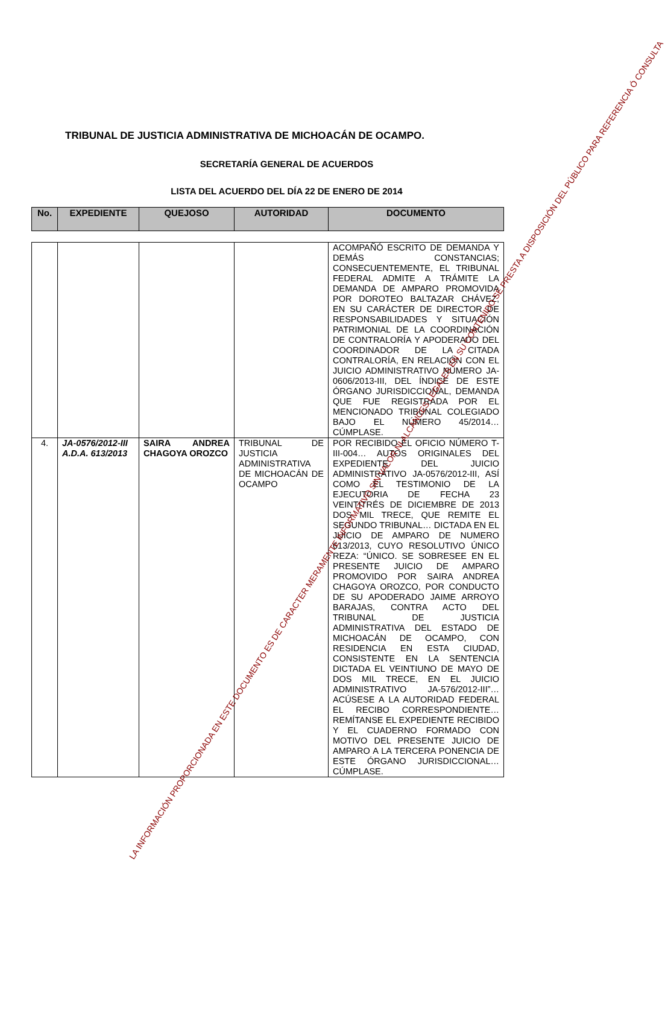TRIBUNAL DE JUSTICIA ADMINISTRATIVA DE MICHOACÁN DE OCAMPO.
SECRETARÍA GENERAL DE ACUERDOS
LISTA DEL ACUERDO DEL DÍA 22 DE ENERO DE 2014
| No. | EXPEDIENTE | QUEJOSO | AUTORIDAD | DOCUMENTO |
| --- | --- | --- | --- | --- |
| | | | | ACOMPAÑÓ ESCRITO DE DEMANDA Y DEMÁS CONSTANCIAS; CONSECUENTEMENTE, EL TRIBUNAL FEDERAL ADMITE A TRÁMITE LA DEMANDA DE AMPARO PROMOVIDA POR DOROTEO BALTAZAR CHÁVEZ, EN SU CARÁCTER DE DIRECTOR DE RESPONSABILIDADES Y SITUACIÓN PATRIMONIAL DE LA COORDINACIÓN DE CONTRALORÍA Y APODERADO DEL COORDINADOR DE LA CITADA CONTRALORÍA, EN RELACIÓN CON EL JUICIO ADMINISTRATIVO NÚMERO JA-0606/2013-III, DEL ÍNDICE DE ESTE ÓRGANO JURISDICCIONAL, DEMANDA QUE FUE REGISTRADA POR EL MENCIONADO TRIBUNAL COLEGIADO BAJO EL NÚMERO 45/2014… CÚMPLASE. |
| 4. | JA-0576/2012-III A.D.A. 613/2013 | SAIRA ANDREA CHAGOYA OROZCO | TRIBUNAL DE JUSTICIA ADMINISTRATIVA DE MICHOACÁN DE OCAMPO | POR RECIBIDO EL OFICIO NÚMERO T-III-004… AUTOS ORIGINALES DEL EXPEDIENTE DEL JUICIO ADMINISTRATIVO JA-0576/2012-III, ASÍ COMO EL TESTIMONIO DE LA EJECUTORIA DE FECHA 23 VEINTITRÉS DE DICIEMBRE DE 2013 DOS MIL TRECE, QUE REMITE EL SEGUNDO TRIBUNAL… DICTADA EN EL JUICIO DE AMPARO DE NUMERO 613/2013, CUYO RESOLUTIVO ÚNICO REZA: “ÚNICO. SE SOBRESEE EN EL PRESENTE JUICIO DE AMPARO PROMOVIDO POR SAIRA ANDREA CHAGOYA OROZCO, POR CONDUCTO DE SU APODERADO JAIME ARROYO BARAJAS, CONTRA ACTO DEL TRIBUNAL DE JUSTICIA ADMINISTRATIVA DEL ESTADO DE MICHOACÁN DE OCAMPO, CON RESIDENCIA EN ESTA CIUDAD, CONSISTENTE EN LA SENTENCIA DICTADA EL VEINTIUNO DE MAYO DE DOS MIL TRECE, EN EL JUICIO ADMINISTRATIVO JA-576/2012-III”… ACÚSESE A LA AUTORIDAD FEDERAL EL RECIBO CORRESPONDIENTE… REMÍTANSE EL EXPEDIENTE RECIBIDO Y EL CUADERNO FORMADO CON MOTIVO DEL PRESENTE JUICIO DE AMPARO A LA TERCERA PONENCIA DE ESTE ÓRGANO JURISDICCIONAL… CÚMPLASE. |
LA INFORMACIÓN PROPORCIONADA EN ESTE DOCUMENTO ES DE CARACTER MERAMENTE INFORMATIVO SIN VALOR NI ALCANCES LEGALES EN SU CONTENIDO SE PRESTA A DISPOSICIÓN DEL PÚBLICO PARA REFERENCIA Ó CONSULTA